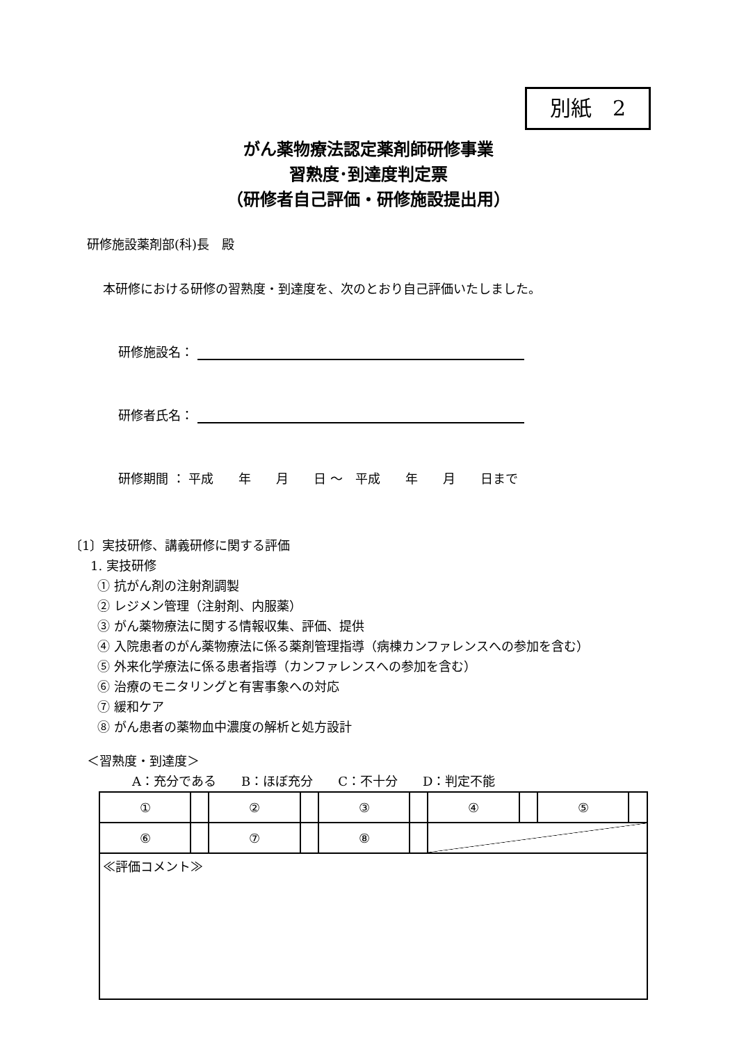別紙　2
がん薬物療法認定薬剤師研修事業
習熟度･到達度判定票
（研修者自己評価・研修施設提出用）
研修施設薬剤部(科)長　殿
本研修における研修の習熟度・到達度を、次のとおり自己評価いたしました。
研修施設名：
研修者氏名：
研修期間 ： 平成　　年　　月　　日 ～　平成　　年　　月　　日まで
〔1〕実技研修、講義研修に関する評価
1. 実技研修
① 抗がん剤の注射剤調製
② レジメン管理（注射剤、内服薬）
③ がん薬物療法に関する情報収集、評価、提供
④ 入院患者のがん薬物療法に係る薬剤管理指導（病棟カンファレンスへの参加を含む）
⑤ 外来化学療法に係る患者指導（カンファレンスへの参加を含む）
⑥ 治療のモニタリングと有害事象への対応
⑦ 緩和ケア
⑧ がん患者の薬物血中濃度の解析と処方設計
＜習熟度・到達度＞
A：充分である　　B：ほぼ充分　　C：不十分　　D：判定不能
| ① | | ② | | ③ | | ④ | | ⑤ | |
| ⑥ | | ⑦ | | ⑧ | | | | | |
| ≪評価コメント≫ | | | | | | | | | |